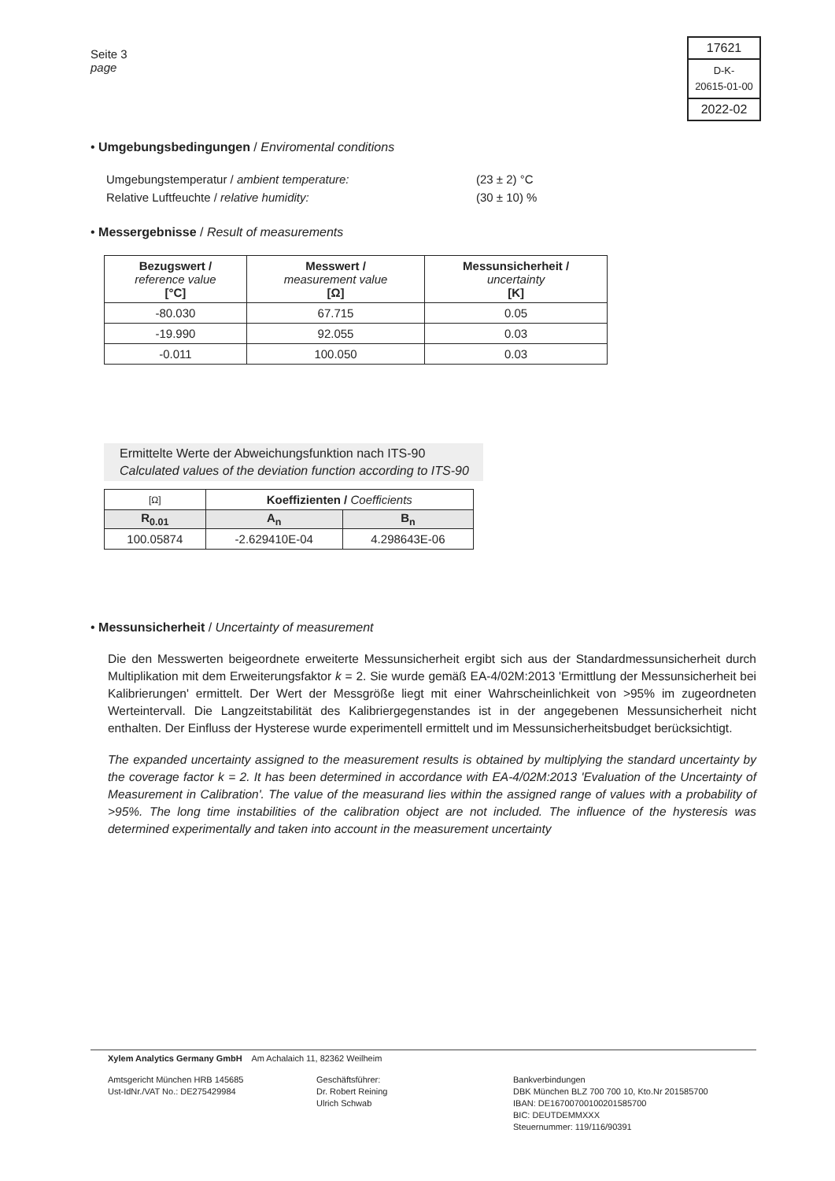Seite 3
page
17621
D-K-
20615-01-00
2022-02
• Umgebungsbedingungen / Enviromental conditions
Umgebungstemperatur / ambient temperature:
(23 ± 2) °C
Relative Luftfeuchte / relative humidity:
(30 ± 10) %
• Messergebnisse / Result of measurements
| Bezugswert / reference value [°C] | Messwert / measurement value [Ω] | Messunsicherheit / uncertainty [K] |
| --- | --- | --- |
| -80.030 | 67.715 | 0.05 |
| -19.990 | 92.055 | 0.03 |
| -0.011 | 100.050 | 0.03 |
Ermittelte Werte der Abweichungsfunktion nach ITS-90
Calculated values of the deviation function according to ITS-90
| [Ω] | Koeffizienten / Coefficients | |
| --- | --- | --- |
| R<sub>0.01</sub> | A<sub>n</sub> | B<sub>n</sub> |
| 100.05874 | -2.629410E-04 | 4.298643E-06 |
• Messunsicherheit / Uncertainty of measurement
Die den Messwerten beigeordnete erweiterte Messunsicherheit ergibt sich aus der Standardmessunsicherheit durch Multiplikation mit dem Erweiterungsfaktor k = 2. Sie wurde gemäß EA-4/02M:2013 'Ermittlung der Messunsicherheit bei Kalibrierungen' ermittelt. Der Wert der Messgröße liegt mit einer Wahrscheinlichkeit von >95% im zugeordneten Werteintervall. Die Langzeitstabilität des Kalibriergegenstandes ist in der angegebenen Messunsicherheit nicht enthalten. Der Einfluss der Hysterese wurde experimentell ermittelt und im Messunsicherheitsbudget berücksichtigt.
The expanded uncertainty assigned to the measurement results is obtained by multiplying the standard uncertainty by the coverage factor k = 2. It has been determined in accordance with EA-4/02M:2013 'Evaluation of the Uncertainty of Measurement in Calibration'. The value of the measurand lies within the assigned range of values with a probability of >95%. The long time instabilities of the calibration object are not included. The influence of the hysteresis was determined experimentally and taken into account in the measurement uncertainty
Xylem Analytics Germany GmbH Am Achalaich 11, 82362 Weilheim
Amtsgericht München HRB 145685
Ust-IdNr./VAT No.: DE275429984
Geschäftsführer:
Dr. Robert Reining
Ulrich Schwab
Bankverbindungen
DBK München BLZ 700 700 10, Kto.Nr 201585700
IBAN: DE16700700100201585700
BIC: DEUTDEMMXXX
Steuernummer: 119/116/90391